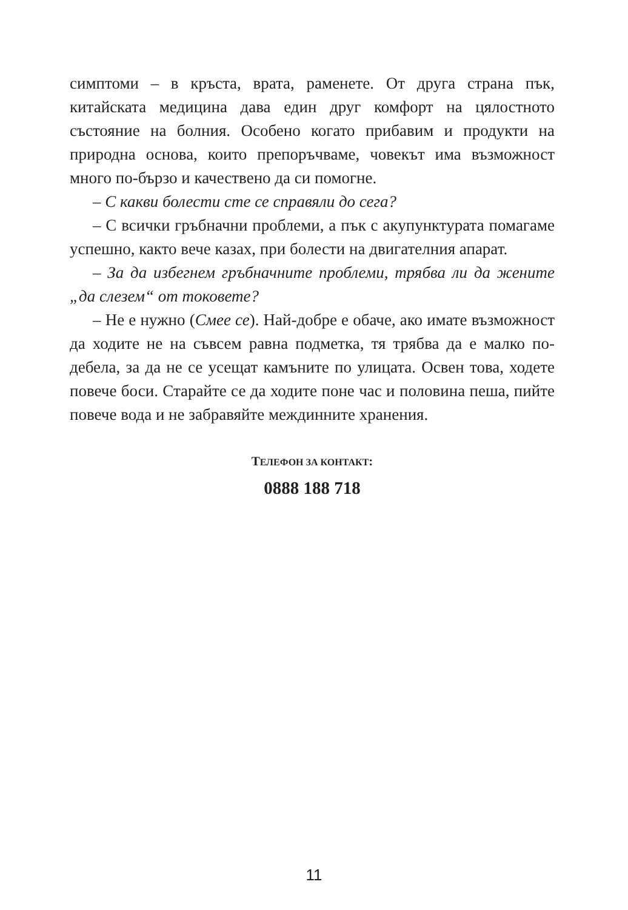симптоми – в кръста, врата, раменете. От друга страна пък, китайската медицина дава един друг комфорт на цялостното състояние на болния. Особено когато прибавим и продукти на природна основа, които препоръчваме, човекът има възможност много по-бързо и качествено да си помогне.
– С какви болести сте се справяли до сега?
– С всички гръбначни проблеми, а пък с акупунктурата помагаме успешно, както вече казах, при болести на двигателния апарат.
– За да избегнем гръбначните проблеми, трябва ли да жените „да слезем“ от токовете?
– Не е нужно (Смее се). Най-добре е обаче, ако имате възможност да ходите не на съвсем равна подметка, тя трябва да е малко по-дебела, за да не се усещат камъните по улицата. Освен това, ходете повече боси. Старайте се да ходите поне час и половина пеша, пийте повече вода и не забравяйте междинните хранения.
ТЕЛЕФОН ЗА КОНТАКТ:
0888 188 718
11